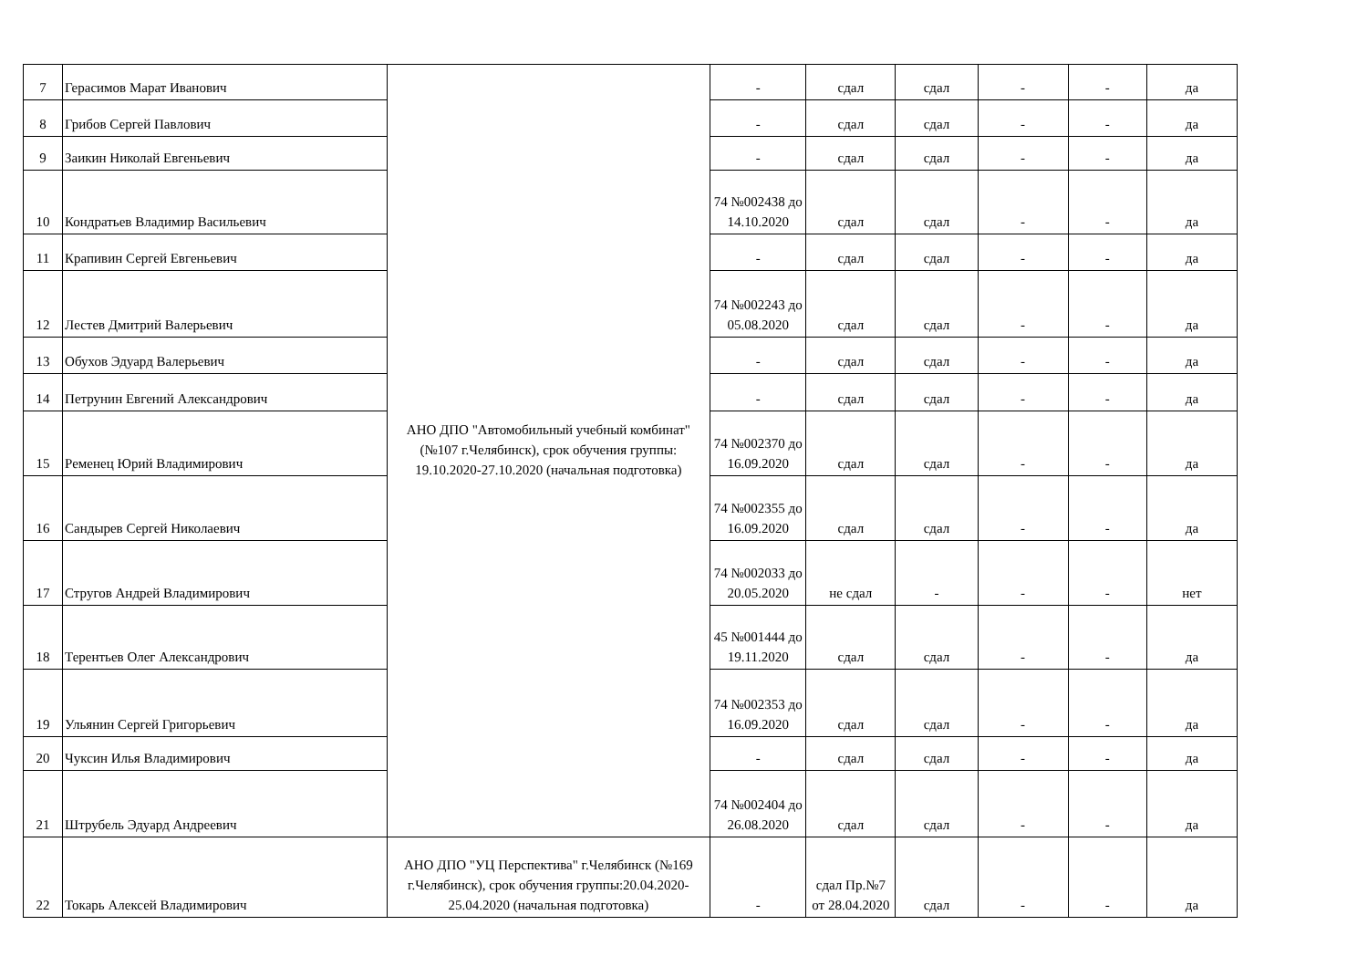| 7 | Герасимов Марат Иванович | АНО ДПО "Автомобильный учебный комбинат" (№107 г.Челябинск), срок обучения группы: 19.10.2020-27.10.2020 (начальная подготовка) | - | сдал | сдал | - | - | да |
| 8 | Грибов Сергей Павлович | | - | сдал | сдал | - | - | да |
| 9 | Заикин Николай Евгеньевич | | - | сдал | сдал | - | - | да |
| 10 | Кондратьев Владимир Васильевич | | 74 №002438 до 14.10.2020 | сдал | сдал | - | - | да |
| 11 | Крапивин Сергей Евгеньевич | | - | сдал | сдал | - | - | да |
| 12 | Лестев Дмитрий Валерьевич | | 74 №002243 до 05.08.2020 | сдал | сдал | - | - | да |
| 13 | Обухов Эдуард Валерьевич | | - | сдал | сдал | - | - | да |
| 14 | Петрунин Евгений Александрович | | - | сдал | сдал | - | - | да |
| 15 | Ременец Юрий Владимирович | | 74 №002370 до 16.09.2020 | сдал | сдал | - | - | да |
| 16 | Сандырев Сергей Николаевич | | 74 №002355 до 16.09.2020 | сдал | сдал | - | - | да |
| 17 | Стругов Андрей Владимирович | | 74 №002033 до 20.05.2020 | не сдал | - | - | - | нет |
| 18 | Терентьев Олег Александрович | | 45 №001444 до 19.11.2020 | сдал | сдал | - | - | да |
| 19 | Ульянин Сергей Григорьевич | | 74 №002353 до 16.09.2020 | сдал | сдал | - | - | да |
| 20 | Чуксин Илья Владимирович | | - | сдал | сдал | - | - | да |
| 21 | Штрубель Эдуард Андреевич | | 74 №002404 до 26.08.2020 | сдал | сдал | - | - | да |
| 22 | Токарь Алексей Владимирович | АНО ДПО "УЦ Перспектива" г.Челябинск (№169 г.Челябинск), срок обучения группы:20.04.2020-25.04.2020 (начальная подготовка) | - | сдал Пр.№7 от 28.04.2020 | сдал | - | - | да |